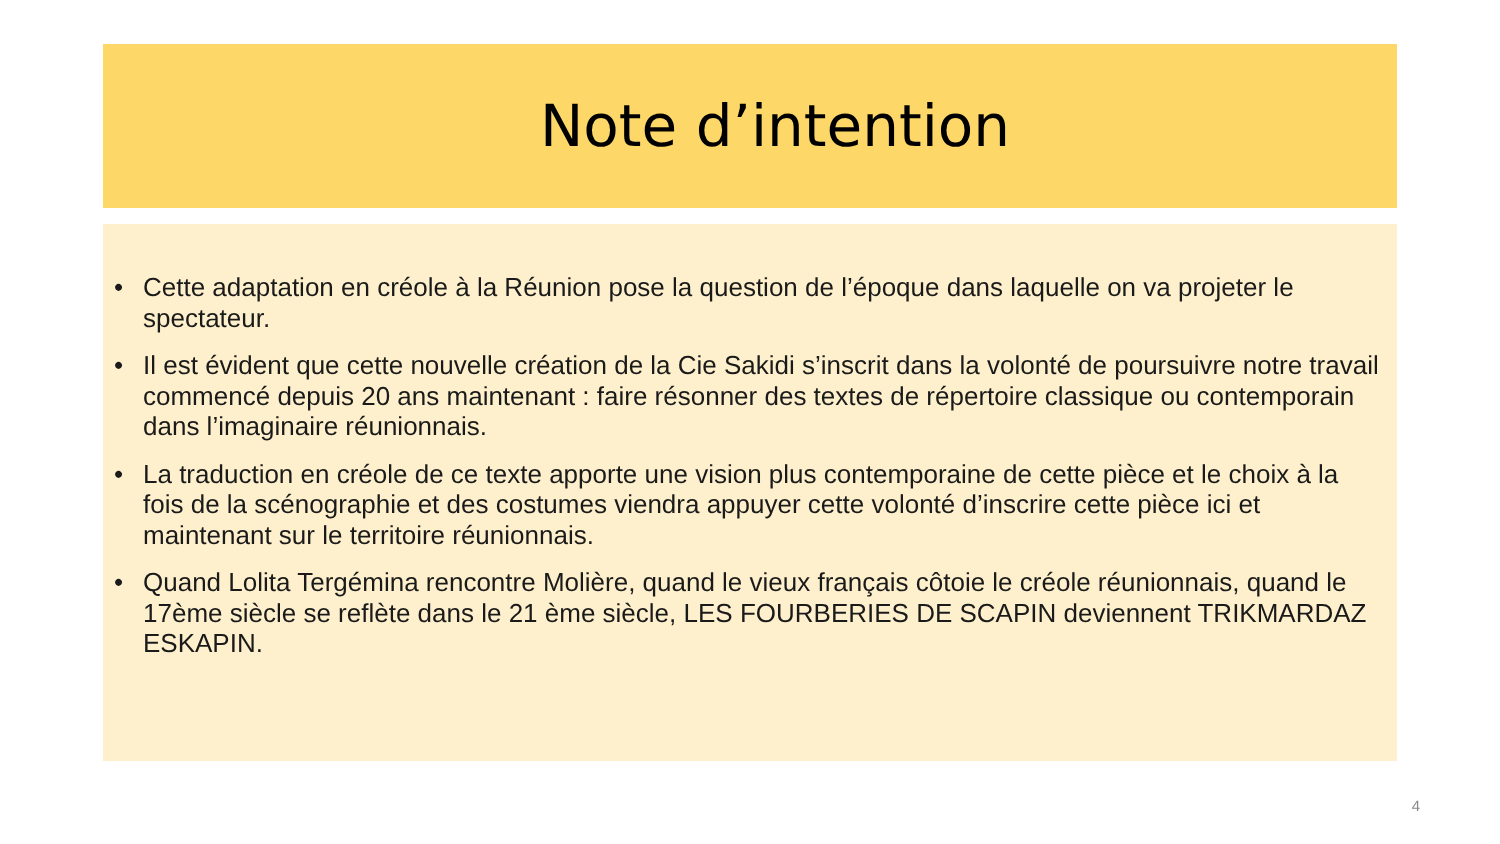Note d’intention
• Cette adaptation en créole à la Réunion pose la question de l’époque dans laquelle on va projeter le spectateur.
• Il est évident que cette nouvelle création de la Cie Sakidi s’inscrit dans la volonté de poursuivre notre travail commencé depuis 20 ans maintenant : faire résonner des textes de répertoire classique ou contemporain dans l’imaginaire réunionnais.
• La traduction en créole de ce texte apporte une vision plus contemporaine de cette pièce et le choix à la fois de la scénographie et des costumes viendra appuyer cette volonté d’inscrire cette pièce ici et maintenant sur le territoire réunionnais.
• Quand Lolita Tergémina rencontre Molière, quand le vieux français côtoie le créole réunionnais, quand le 17ème siècle se reflète dans le 21 ème siècle, LES FOURBERIES DE SCAPIN deviennent TRIKMARDAZ ESKAPIN.
4